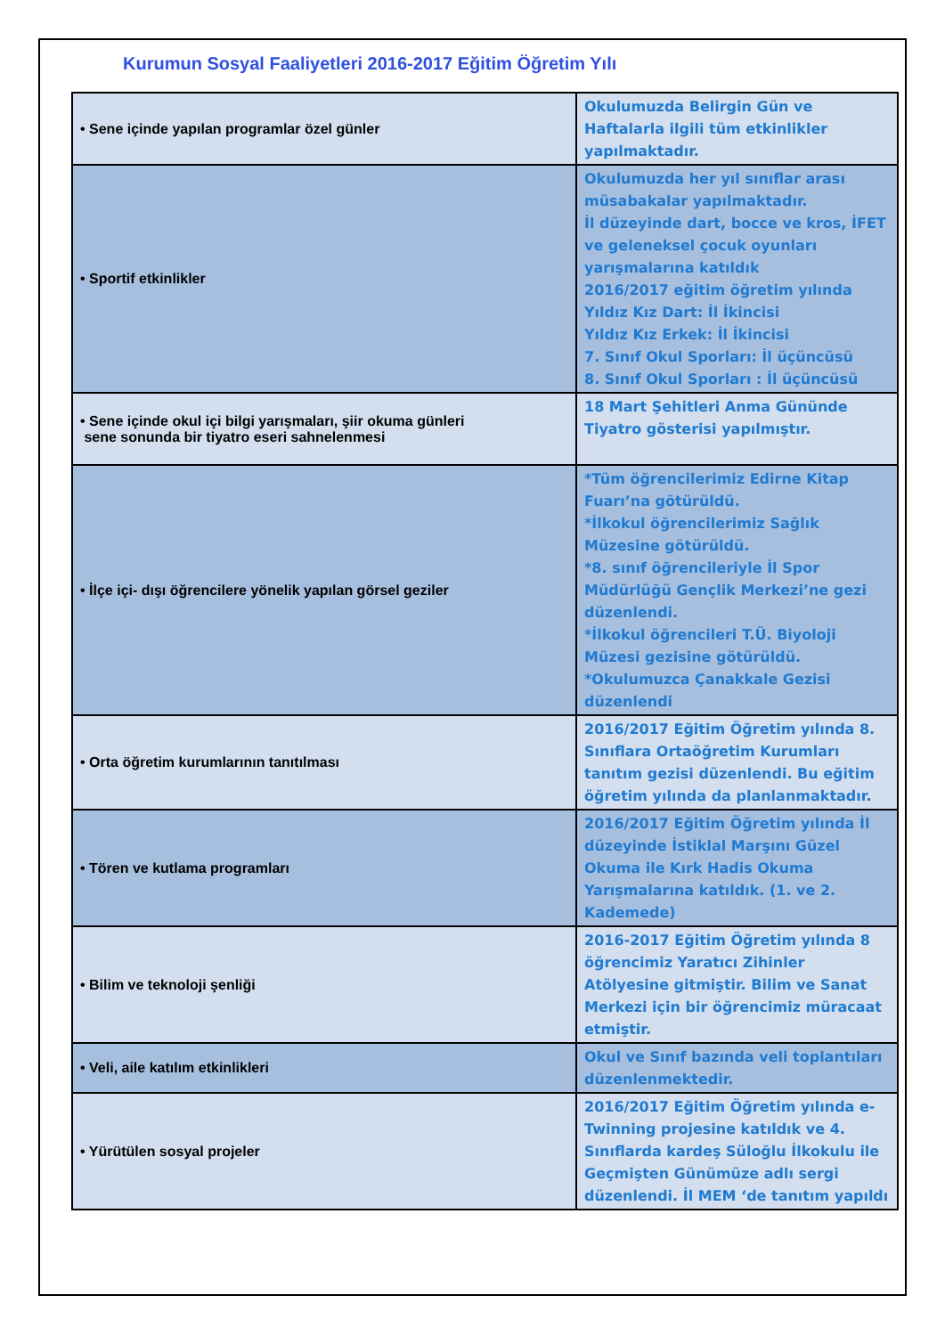Kurumun Sosyal Faaliyetleri 2016-2017 Eğitim Öğretim Yılı
| • Sene içinde yapılan programlar özel günler | Okulumuzda Belirgin Gün ve Haftalarla ilgili tüm etkinlikler yapılmaktadır. |
| • Sportif etkinlikler | Okulumuzda her yıl sınıflar arası müsabakalar yapılmaktadır. İl düzeyinde dart, bocce ve kros, İFET ve geleneksel çocuk oyunları yarışmalarına katıldık 2016/2017 eğitim öğretim yılında Yıldız Kız Dart: İl İkincisi Yıldız Kız Erkek: İl İkincisi 7. Sınıf Okul Sporları: İl üçüncüsü 8. Sınıf Okul Sporları : İl üçüncüsü |
| • Sene içinde okul içi bilgi yarışmaları, şiir okuma günleri sene sonunda bir tiyatro eseri sahnelenmesi | 18 Mart Şehitleri Anma Gününde Tiyatro gösterisi yapılmıştır. |
| • İlçe içi- dışı öğrencilere yönelik yapılan görsel geziler | *Tüm öğrencilerimiz Edirne Kitap Fuarı’na götürüldü. *İlkokul öğrencilerimiz Sağlık Müzesine götürüldü. *8. sınıf öğrencileriyle İl Spor Müdürlüğü Gençlik Merkezi’ne gezi düzenlendi. *İlkokul öğrencileri T.Ü. Biyoloji Müzesi gezisine götürüldü. *Okulumuzca Çanakkale Gezisi düzenlendi |
| • Orta öğretim kurumlarının tanıtılması | 2016/2017 Eğitim Öğretim yılında 8. Sınıflara Ortaöğretim Kurumları tanıtım gezisi düzenlendi. Bu eğitim öğretim yılında da planlanmaktadır. |
| • Tören ve kutlama programları | 2016/2017 Eğitim Öğretim yılında İl düzeyinde İstiklal Marşını Güzel Okuma ile Kırk Hadis Okuma Yarışmalarına katıldık. (1. ve 2. Kademede) |
| • Bilim ve teknoloji şenliği | 2016-2017 Eğitim Öğretim yılında 8 öğrencimiz Yaratıcı Zihinler Atölyesine gitmiştir. Bilim ve Sanat Merkezi için bir öğrencimiz müracaat etmiştir. |
| • Veli, aile katılım etkinlikleri | Okul ve Sınıf bazında veli toplantıları düzenlenmektedir. |
| • Yürütülen sosyal projeler | 2016/2017 Eğitim Öğretim yılında e-Twinning projesine katıldık ve 4. Sınıflarda kardeş Süloğlu İlkokulu ile Geçmişten Günümüze adlı sergi düzenlendi. İl MEM ‘de tanıtım yapıldı |